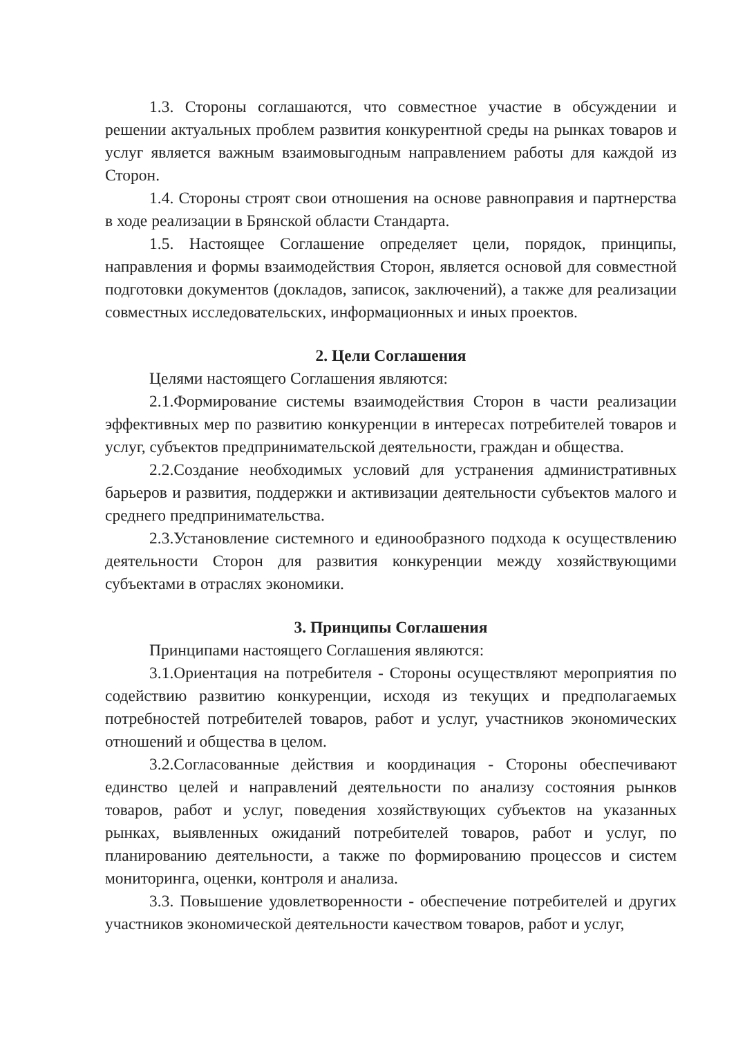1.3. Стороны соглашаются, что совместное участие в обсуждении и решении актуальных проблем развития конкурентной среды на рынках товаров и услуг является важным взаимовыгодным направлением работы для каждой из Сторон.
1.4. Стороны строят свои отношения на основе равноправия и партнерства в ходе реализации в Брянской области Стандарта.
1.5. Настоящее Соглашение определяет цели, порядок, принципы, направления и формы взаимодействия Сторон, является основой для совместной подготовки документов (докладов, записок, заключений), а также для реализации совместных исследовательских, информационных и иных проектов.
2. Цели Соглашения
Целями настоящего Соглашения являются:
2.1.Формирование системы взаимодействия Сторон в части реализации эффективных мер по развитию конкуренции в интересах потребителей товаров и услуг, субъектов предпринимательской деятельности, граждан и общества.
2.2.Создание необходимых условий для устранения административных барьеров и развития, поддержки и активизации деятельности субъектов малого и среднего предпринимательства.
2.3.Установление системного и единообразного подхода к осуществлению деятельности Сторон для развития конкуренции между хозяйствующими субъектами в отраслях экономики.
3. Принципы Соглашения
Принципами настоящего Соглашения являются:
3.1.Ориентация на потребителя - Стороны осуществляют мероприятия по содействию развитию конкуренции, исходя из текущих и предполагаемых потребностей потребителей товаров, работ и услуг, участников экономических отношений и общества в целом.
3.2.Согласованные действия и координация - Стороны обеспечивают единство целей и направлений деятельности по анализу состояния рынков товаров, работ и услуг, поведения хозяйствующих субъектов на указанных рынках, выявленных ожиданий потребителей товаров, работ и услуг, по планированию деятельности, а также по формированию процессов и систем мониторинга, оценки, контроля и анализа.
3.3. Повышение удовлетворенности - обеспечение потребителей и других участников экономической деятельности качеством товаров, работ и услуг,